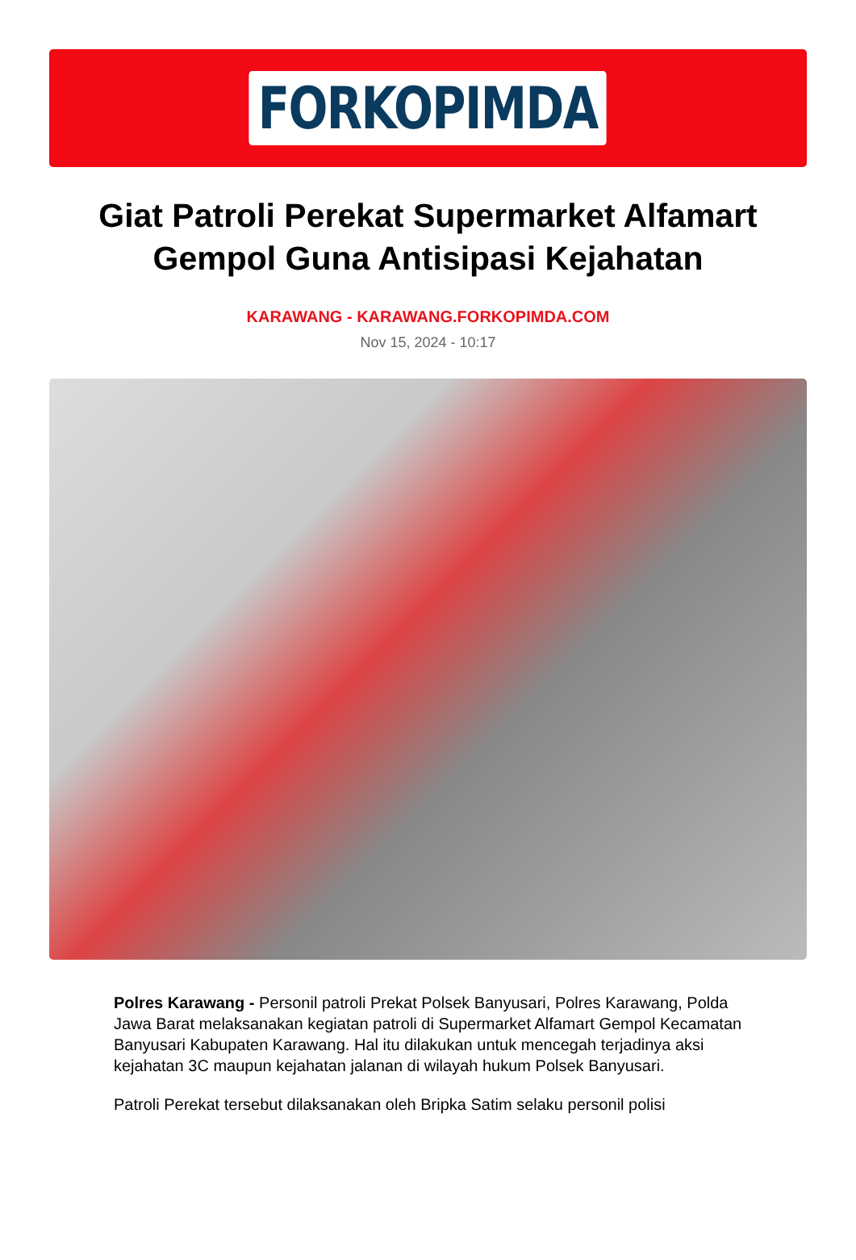FORKOPIMDA
Giat Patroli Perekat Supermarket Alfamart Gempol Guna Antisipasi Kejahatan
KARAWANG - KARAWANG.FORKOPIMDA.COM
Nov 15, 2024 - 10:17
Polres Karawang - Personil patroli Prekat Polsek Banyusari, Polres Karawang, Polda Jawa Barat melaksanakan kegiatan patroli di Supermarket Alfamart Gempol Kecamatan Banyusari Kabupaten Karawang. Hal itu dilakukan untuk mencegah terjadinya aksi kejahatan 3C maupun kejahatan jalanan di wilayah hukum Polsek Banyusari.
Patroli Perekat tersebut dilaksanakan oleh Bripka Satim selaku personil polisi